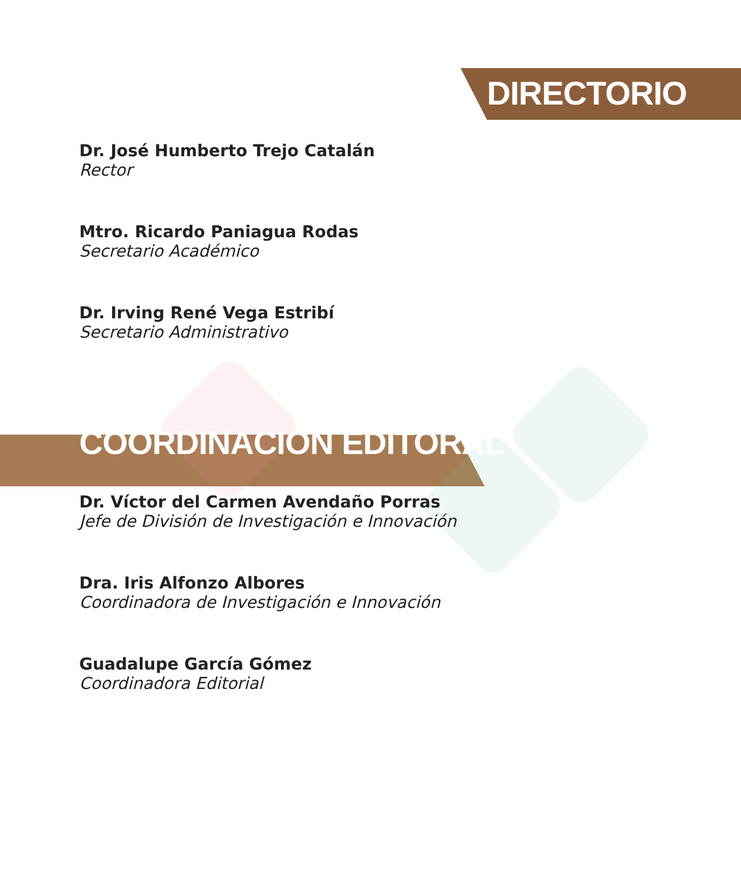DIRECTORIO
Dr. José Humberto Trejo Catalán
Rector
Mtro. Ricardo Paniagua Rodas
Secretario Académico
Dr. Irving René Vega Estribí
Secretario Administrativo
COORDINACIÓN EDITORAL
Dr. Víctor del Carmen Avendaño Porras
Jefe de División de Investigación e Innovación
Dra. Iris Alfonzo Albores
Coordinadora de Investigación e Innovación
Guadalupe García Gómez
Coordinadora Editorial